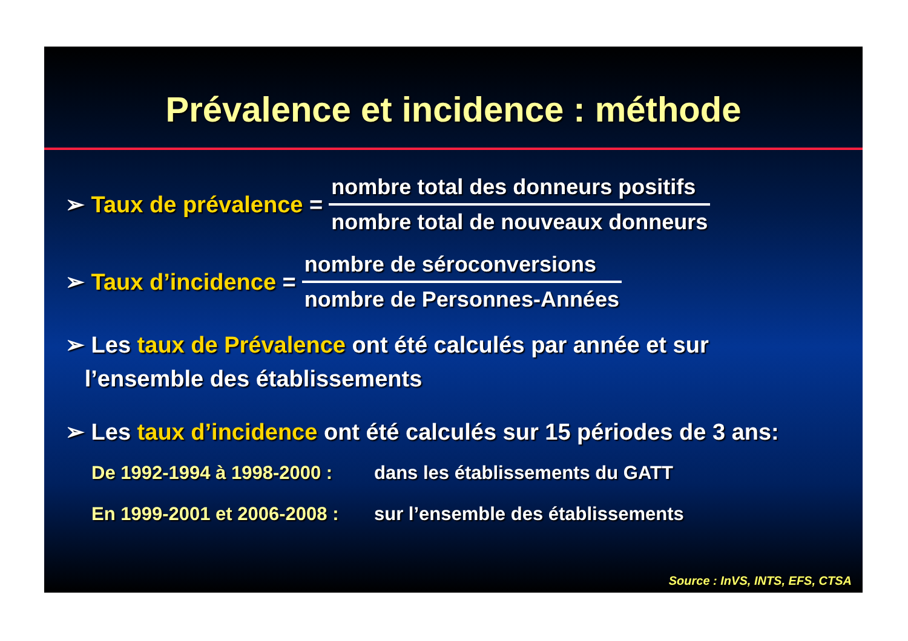Prévalence et incidence : méthode
➢ Taux de prévalence =
nombre total des donneurs positifs
nombre total de nouveaux donneurs
➢ Taux d’incidence =
nombre de séroconversions
nombre de Personnes-Années
➢ Les taux de Prévalence ont été calculés par année et sur
l’ensemble des établissements
➢ Les taux d’incidence ont été calculés sur 15 périodes de 3 ans:
De 1992-1994 à 1998-2000 : dans les établissements du GATT
En 1999-2001 et 2006-2008 : sur l’ensemble des établissements
Source : InVS, INTS, EFS, CTSA